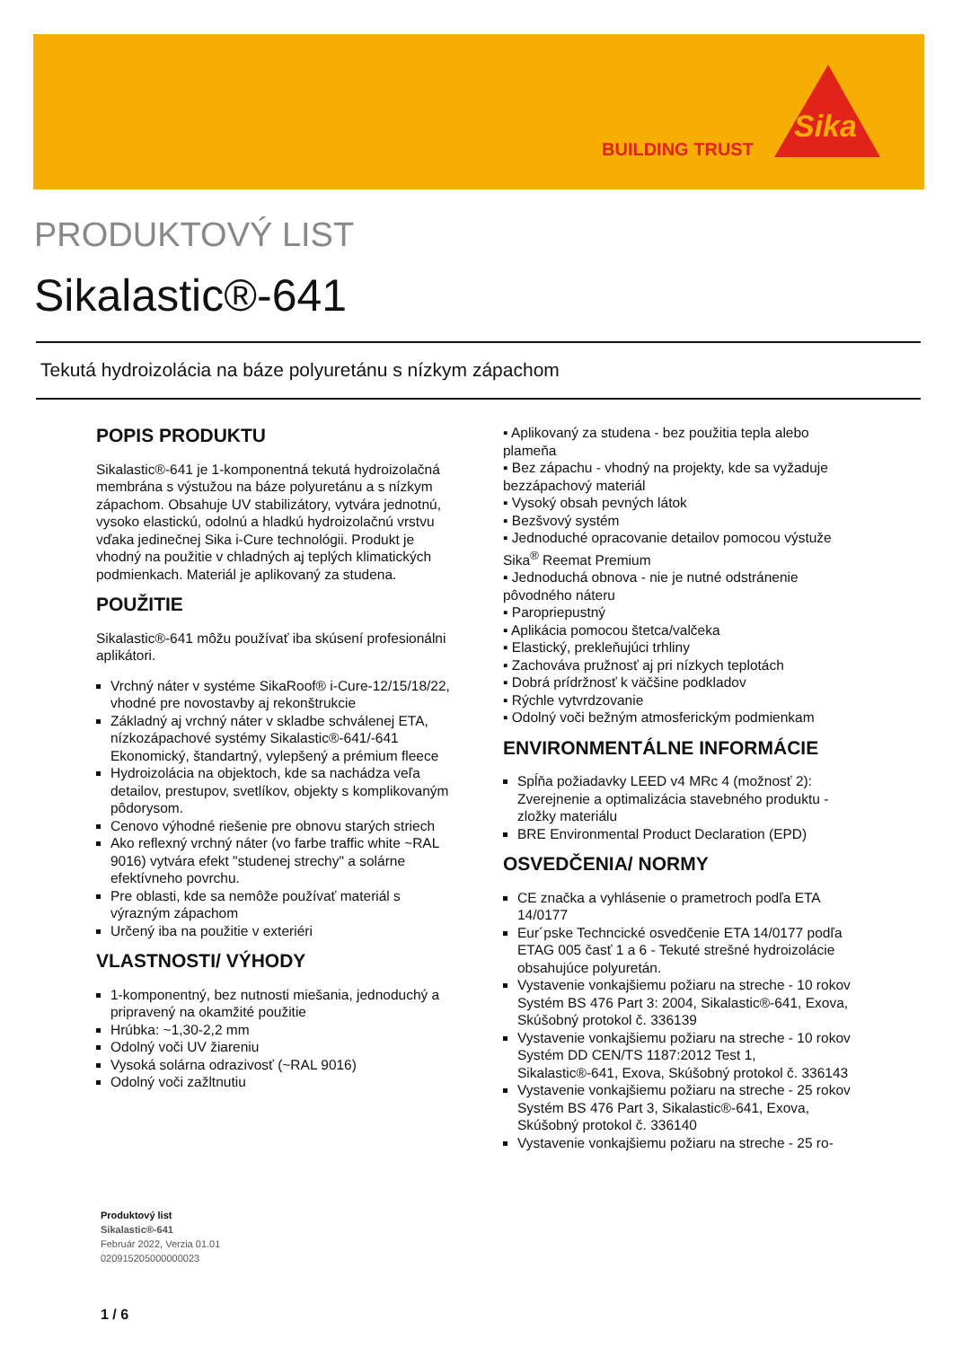BUILDING TRUST
Sika
PRODUKTOVÝ LIST
Sikalastic®-641
Tekutá hydroizolácia na báze polyuretánu s nízkym zápachom
POPIS PRODUKTU
Sikalastic®-641 je 1-komponentná tekutá hydroizolačná membrána s výstužou na báze polyuretánu a s nízkym zápachom. Obsahuje UV stabilizátory, vytvára jednotnú, vysoko elastickú, odolnú a hladkú hydroizolačnú vrstvu vďaka jedinečnej Sika i-Cure technológii. Produkt je vhodný na použitie v chladných aj teplých klimatických podmienkach. Materiál je aplikovaný za studena.
POUŽITIE
Sikalastic®-641 môžu používať iba skúsení profesionálni aplikátori.
Vrchný náter v systéme SikaRoof® i-Cure-12/15/18/22, vhodné pre novostavby aj rekonštrukcie
Základný aj vrchný náter v skladbe schválenej ETA, nízkozápachové systémy Sikalastic®-641/-641 Ekonomický, štandartný, vylepšený a prémium fleece
Hydroizolácia na objektoch, kde sa nachádza veľa detailov, prestupov, svetlíkov, objekty s komplikovaným pôdorysom.
Cenovo výhodné riešenie pre obnovu starých striech
Ako reflexný vrchný náter (vo farbe traffic white ~RAL 9016) vytvára efekt "studenej strechy" a solárne efektívneho povrchu.
Pre oblasti, kde sa nemôže používať materiál s výrazným zápachom
Určený iba na použitie v exteriéri
VLASTNOSTI/ VÝHODY
1-komponentný, bez nutnosti miešania, jednoduchý a pripravený na okamžité použitie
Hrúbka: ~1,30-2,2 mm
Odolný voči UV žiareniu
Vysoká solárna odrazivosť (~RAL 9016)
Odolný voči zažltnutiu
▪ Aplikovaný za studena - bez použitia tepla alebo plameňa
▪ Bez zápachu - vhodný na projekty, kde sa vyžaduje bezzápachový materiál
▪ Vysoký obsah pevných látok
▪ Bezšvový systém
▪ Jednoduché opracovanie detailov pomocou výstuže Sika<sup>®</sup> Reemat Premium
▪ Jednoduchá obnova - nie je nutné odstránenie pôvodného náteru
▪ Paropriepustný
▪ Aplikácia pomocou štetca/valčeka
▪ Elastický, prekleňujúci trhliny
▪ Zachováva pružnosť aj pri nízkych teplotách
▪ Dobrá prídržnosť k väčšine podkladov
▪ Rýchle vytvrdzovanie
▪ Odolný voči bežným atmosferickým podmienkam
ENVIRONMENTÁLNE INFORMÁCIE
Spĺňa požiadavky LEED v4 MRc 4 (možnosť 2): Zverejnenie a optimalizácia stavebného produktu - zložky materiálu
BRE Environmental Product Declaration (EPD)
OSVEDČENIA/ NORMY
CE značka a vyhlásenie o prametroch podľa ETA 14/0177
Eur´pske Techncické osvedčenie ETA 14/0177 podľa ETAG 005 časť 1 a 6 - Tekuté strešné hydroizolácie obsahujúce polyuretán.
Vystavenie vonkajšiemu požiaru na streche - 10 rokov Systém BS 476 Part 3: 2004, Sikalastic®-641, Exova, Skúšobný protokol č. 336139
Vystavenie vonkajšiemu požiaru na streche - 10 rokov Systém DD CEN/TS 1187:2012 Test 1, Sikalastic®-641, Exova, Skúšobný protokol č. 336143
Vystavenie vonkajšiemu požiaru na streche - 25 rokov Systém BS 476 Part 3, Sikalastic®-641, Exova, Skúšobný protokol č. 336140
Vystavenie vonkajšiemu požiaru na streche - 25 ro-
Produktový list
Sikalastic®-641
Február 2022, Verzia 01.01
020915205000000023
1 / 6